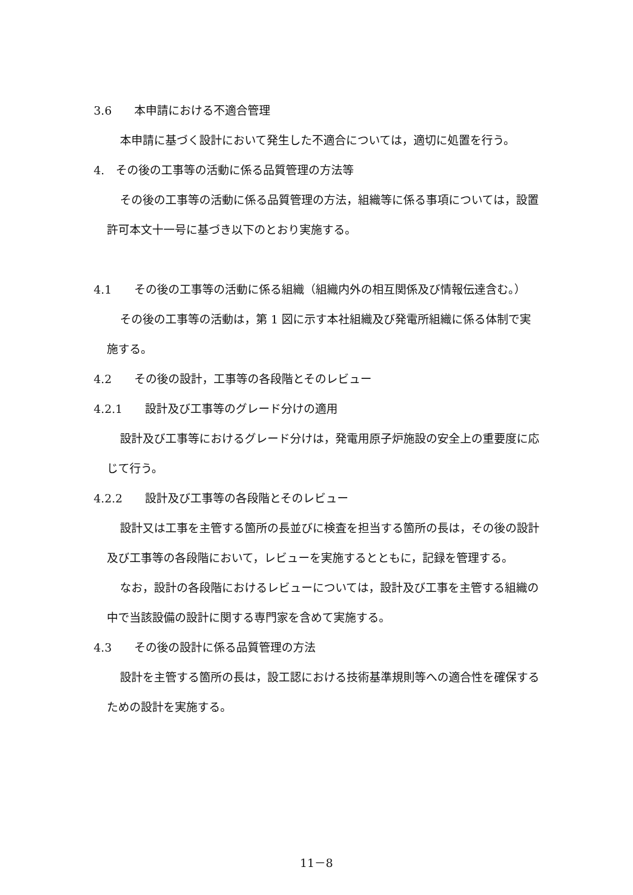3.6　　本申請における不適合管理
本申請に基づく設計において発生した不適合については，適切に処置を行う。
4.　その後の工事等の活動に係る品質管理の方法等
その後の工事等の活動に係る品質管理の方法，組織等に係る事項については，設置許可本文十一号に基づき以下のとおり実施する。
4.1　　その後の工事等の活動に係る組織（組織内外の相互関係及び情報伝達含む。）
その後の工事等の活動は，第 1 図に示す本社組織及び発電所組織に係る体制で実施する。
4.2　　その後の設計，工事等の各段階とそのレビュー
4.2.1　　設計及び工事等のグレード分けの適用
設計及び工事等におけるグレード分けは，発電用原子炉施設の安全上の重要度に応じて行う。
4.2.2　　設計及び工事等の各段階とそのレビュー
設計又は工事を主管する箇所の長並びに検査を担当する箇所の長は，その後の設計及び工事等の各段階において，レビューを実施するとともに，記録を管理する。
なお，設計の各段階におけるレビューについては，設計及び工事を主管する組織の中で当該設備の設計に関する専門家を含めて実施する。
4.3　　その後の設計に係る品質管理の方法
設計を主管する箇所の長は，設工認における技術基準規則等への適合性を確保するための設計を実施する。
11－8